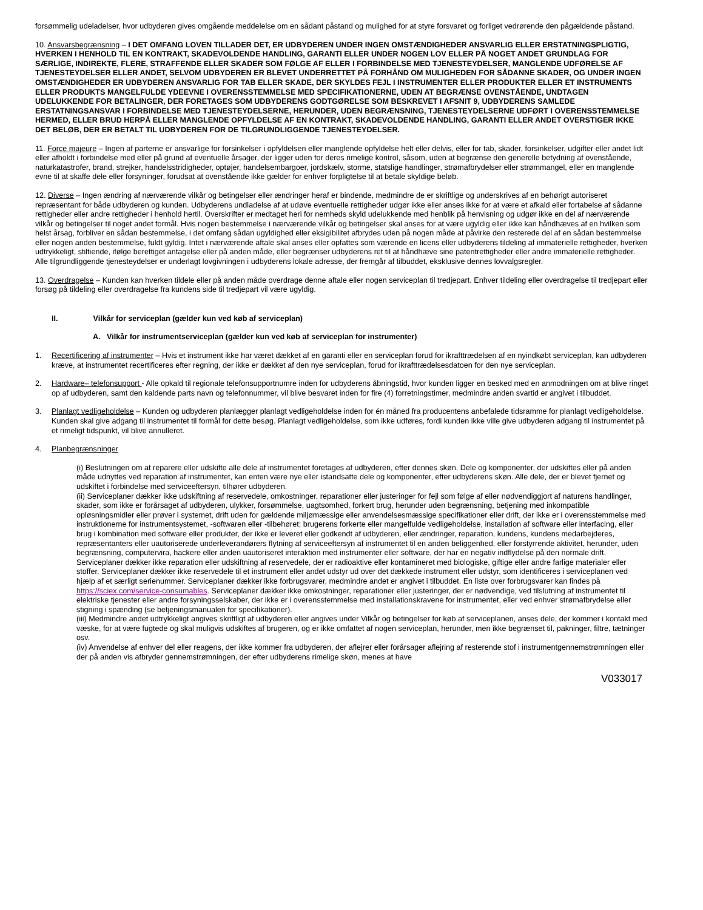forsømmelig udeladelser, hvor udbyderen gives omgående meddelelse om en sådant påstand og mulighed for at styre forsvaret og forliget vedrørende den pågældende påstand.
10. Ansvarsbegrænsning – I DET OMFANG LOVEN TILLADER DET, ER UDBYDEREN UNDER INGEN OMSTÆNDIGHEDER ANSVARLIG ELLER ERSTATNINGSPLIGTIG, HVERKEN I HENHOLD TIL EN KONTRAKT, SKADEVOLDENDE HANDLING, GARANTI ELLER UNDER NOGEN LOV ELLER PÅ NOGET ANDET GRUNDLAG FOR SÆRLIGE, INDIREKTE, FLERE, STRAFFENDE ELLER SKADER SOM FØLGE AF ELLER I FORBINDELSE MED TJENESTEYDELSER, MANGLENDE UDFØRELSE AF TJENESTEYDELSER ELLER ANDET, SELVOM UDBYDEREN ER BLEVET UNDERRETTET PÅ FORHÅND OM MULIGHEDEN FOR SÅDANNE SKADER, OG UNDER INGEN OMSTÆNDIGHEDER ER UDBYDEREN ANSVARLIG FOR TAB ELLER SKADE, DER SKYLDES FEJL I INSTRUMENTER ELLER PRODUKTER ELLER ET INSTRUMENTS ELLER PRODUKTS MANGELFULDE YDEEVNE I OVERENSSTEMMELSE MED SPECIFIKATIONERNE, UDEN AT BEGRÆNSE OVENSTÅENDE, UNDTAGEN UDELUKKENDE FOR BETALINGER, DER FORETAGES SOM UDBYDERENS GODTGØRELSE SOM BESKREVET I AFSNIT 9, UDBYDERENS SAMLEDE ERSTATNINGSANSVAR I FORBINDELSE MED TJENESTEYDELSERNE, HERUNDER, UDEN BEGRÆNSNING, TJENESTEYDELSERNE UDFØRT I OVERENSSTEMMELSE HERMED, ELLER BRUD HERPÅ ELLER MANGLENDE OPFYLDELSE AF EN KONTRAKT, SKADEVOLDENDE HANDLING, GARANTI ELLER ANDET OVERSTIGER IKKE DET BELØB, DER ER BETALT TIL UDBYDEREN FOR DE TILGRUNDLIGGENDE TJENESTEYDELSER.
11. Force majeure – Ingen af parterne er ansvarlige for forsinkelser i opfyldelsen eller manglende opfyldelse helt eller delvis, eller for tab, skader, forsinkelser, udgifter eller andet lidt eller afholdt i forbindelse med eller på grund af eventuelle årsager, der ligger uden for deres rimelige kontrol, såsom, uden at begrænse den generelle betydning af ovenstående, naturkatastrofer, brand, strejker, handelsstridigheder, optøjer, handelsembargoer, jordskælv, storme, statslige handlinger, strømafbrydelser eller strømmangel, eller en manglende evne til at skaffe dele eller forsyninger, forudsat at ovenstående ikke gælder for enhver forpligtelse til at betale skyldige beløb.
12. Diverse – Ingen ændring af nærværende vilkår og betingelser eller ændringer heraf er bindende, medmindre de er skriftlige og underskrives af en behørigt autoriseret repræsentant for både udbyderen og kunden. Udbyderens undladelse af at udøve eventuelle rettigheder udgør ikke eller anses ikke for at være et afkald eller fortabelse af sådanne rettigheder eller andre rettigheder i henhold hertil. Overskrifter er medtaget heri for nemheds skyld udelukkende med henblik på henvisning og udgør ikke en del af nærværende vilkår og betingelser til noget andet formål. Hvis nogen bestemmelse i nærværende vilkår og betingelser skal anses for at være ugyldig eller ikke kan håndhæves af en hvilken som helst årsag, forbliver en sådan bestemmelse, i det omfang sådan ugyldighed eller eksigibilitet afbrydes uden på nogen måde at påvirke den resterede del af en sådan bestemmelse eller nogen anden bestemmelse, fuldt gyldig. Intet i nærværende aftale skal anses eller opfattes som værende en licens eller udbyderens tildeling af immaterielle rettigheder, hverken udtrykkeligt, stiltiende, ifølge berettiget antagelse eller på anden måde, eller begrænser udbyderens ret til at håndhæve sine patentrettigheder eller andre immaterielle rettigheder. Alle tilgrundliggende tjenesteydelser er underlagt lovgivningen i udbyderens lokale adresse, der fremgår af tilbuddet, eksklusive dennes lovvalgsregler.
13. Overdragelse – Kunden kan hverken tildele eller på anden måde overdrage denne aftale eller nogen serviceplan til tredjepart. Enhver tildeling eller overdragelse til tredjepart eller forsøg på tildeling eller overdragelse fra kundens side til tredjepart vil være ugyldig.
II. Vilkår for serviceplan (gælder kun ved køb af serviceplan)
A. Vilkår for instrumentserviceplan (gælder kun ved køb af serviceplan for instrumenter)
1. Recertificering af instrumenter – Hvis et instrument ikke har været dækket af en garanti eller en serviceplan forud for ikrafttrædelsen af en nyindkøbt serviceplan, kan udbyderen kræve, at instrumentet recertificeres efter regning, der ikke er dækket af den nye serviceplan, forud for ikrafttrædelsesdatoen for den nye serviceplan.
2. Hardware– telefonsupport - Alle opkald til regionale telefonsupportnumre inden for udbyderens åbningstid, hvor kunden ligger en besked med en anmodningen om at blive ringet op af udbyderen, samt den kaldende parts navn og telefonnummer, vil blive besvaret inden for fire (4) forretningstimer, medmindre anden svartid er angivet i tilbuddet.
3. Planlagt vedligeholdelse – Kunden og udbyderen planlægger planlagt vedligeholdelse inden for én måned fra producentens anbefalede tidsramme for planlagt vedligeholdelse. Kunden skal give adgang til instrumentet til formål for dette besøg. Planlagt vedligeholdelse, som ikke udføres, fordi kunden ikke ville give udbyderen adgang til instrumentet på et rimeligt tidspunkt, vil blive annulleret.
4. Planbegrænsninger
(i) Beslutningen om at reparere eller udskifte alle dele af instrumentet foretages af udbyderen, efter dennes skøn. Dele og komponenter, der udskiftes eller på anden måde udnyttes ved reparation af instrumentet, kan enten være nye eller istandsatte dele og komponenter, efter udbyderens skøn. Alle dele, der er blevet fjernet og udskiftet i forbindelse med serviceeftersyn, tilhører udbyderen.
(ii) Serviceplaner dækker ikke udskiftning af reservedele, omkostninger, reparationer eller justeringer for fejl som følge af eller nødvendiggjort af naturens handlinger, skader, som ikke er forårsaget af udbyderen, ulykker, forsømmelse, uagtsomhed, forkert brug, herunder uden begrænsning, betjening med inkompatible opløsningsmidler eller prøver i systemet, drift uden for gældende miljømæssige eller anvendelsesmæssige specifikationer eller drift, der ikke er i overensstemmelse med instruktionerne for instrumentsystemet, -softwaren eller -tilbehøret; brugerens forkerte eller mangelfulde vedligeholdelse, installation af software eller interfacing, eller brug i kombination med software eller produkter, der ikke er leveret eller godkendt af udbyderen, eller ændringer, reparation, kundens, kundens medarbejderes, repræsentanters eller uautoriserede underleverandørers flytning af serviceeftersyn af instrumentet til en anden beliggenhed, eller forstyrrende aktivitet, herunder, uden begrænsning, computervira, hackere eller anden uautoriseret interaktion med instrumenter eller software, der har en negativ indflydelse på den normale drift. Serviceplaner dækker ikke reparation eller udskiftning af reservedele, der er radioaktive eller kontamineret med biologiske, giftige eller andre farlige materialer eller stoffer. Serviceplaner dækker ikke reservedele til et instrument eller andet udstyr ud over det dækkede instrument eller udstyr, som identificeres i serviceplanen ved hjælp af et særligt serienummer. Serviceplaner dækker ikke forbrugsvarer, medmindre andet er angivet i tilbuddet. En liste over forbrugsvarer kan findes på https://sciex.com/service-consumables. Serviceplaner dækker ikke omkostninger, reparationer eller justeringer, der er nødvendige, ved tilslutning af instrumentet til elektriske tjenester eller andre forsyningsselskaber, der ikke er i overensstemmelse med installationskravene for instrumentet, eller ved enhver strømafbrydelse eller stigning i spænding (se betjeningsmanualen for specifikationer).
(iii) Medmindre andet udtrykkeligt angives skriftligt af udbyderen eller angives under Vilkår og betingelser for køb af serviceplanen, anses dele, der kommer i kontakt med væske, for at være fugtede og skal muligvis udskiftes af brugeren, og er ikke omfattet af nogen serviceplan, herunder, men ikke begrænset til, pakninger, filtre, tætninger osv.
(iv) Anvendelse af enhver del eller reagens, der ikke kommer fra udbyderen, der aflejrer eller forårsager aflejring af resterende stof i instrumentgennemstrømningen eller der på anden vis afbryder gennemstrømningen, der efter udbyderens rimelige skøn, menes at have
V033017